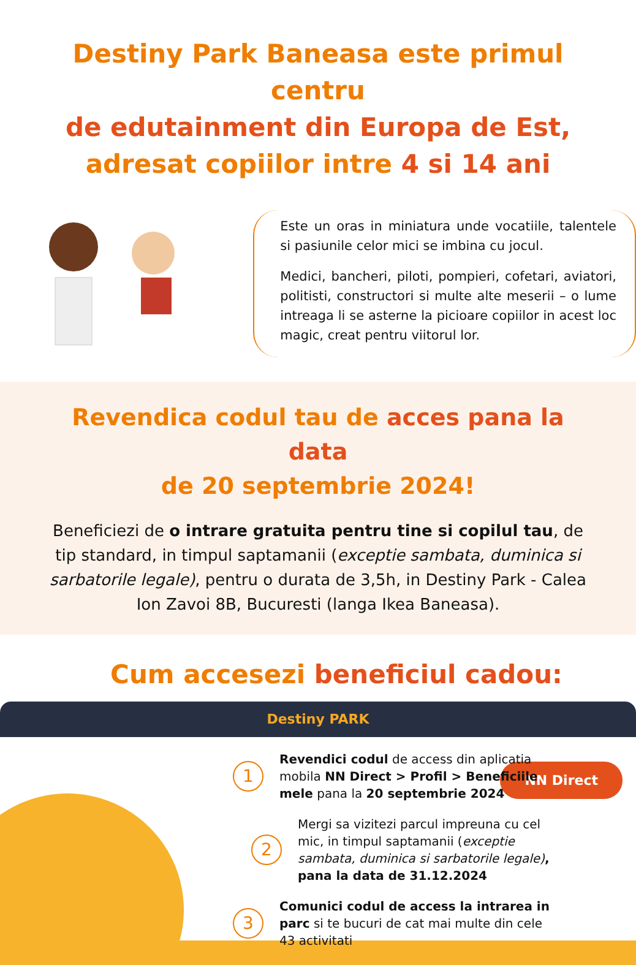Destiny Park Baneasa este primul centru
de edutainment din Europa de Est,
adresat copiilor intre 4 si 14 ani
Este un oras in miniatura unde vocatiile, talentele si pasiunile celor mici se imbina cu jocul.
Medici, bancheri, piloti, pompieri, cofetari, aviatori, politisti, constructori si multe alte meserii – o lume intreaga li se asterne la picioare copiilor in acest loc magic, creat pentru viitorul lor.
Revendica codul tau de acces pana la data
de 20 septembrie 2024!
Beneficiezi de o intrare gratuita pentru tine si copilul tau, de tip standard, in timpul saptamanii (exceptie sambata, duminica si sarbatorile legale), pentru o durata de 3,5h, in Destiny Park - Calea Ion Zavoi 8B, Bucuresti (langa Ikea Baneasa).
Cum accesezi beneficiul cadou:
Destiny PARK
NN Direct
1
Revendici codul de access din aplicatia mobila NN Direct > Profil > Beneficiile mele pana la 20 septembrie 2024
2
Mergi sa vizitezi parcul impreuna cu cel mic, in timpul saptamanii (exceptie sambata, duminica si sarbatorile legale), pana la data de 31.12.2024
3
Comunici codul de access la intrarea in parc si te bucuri de cat mai multe din cele 43 activitati